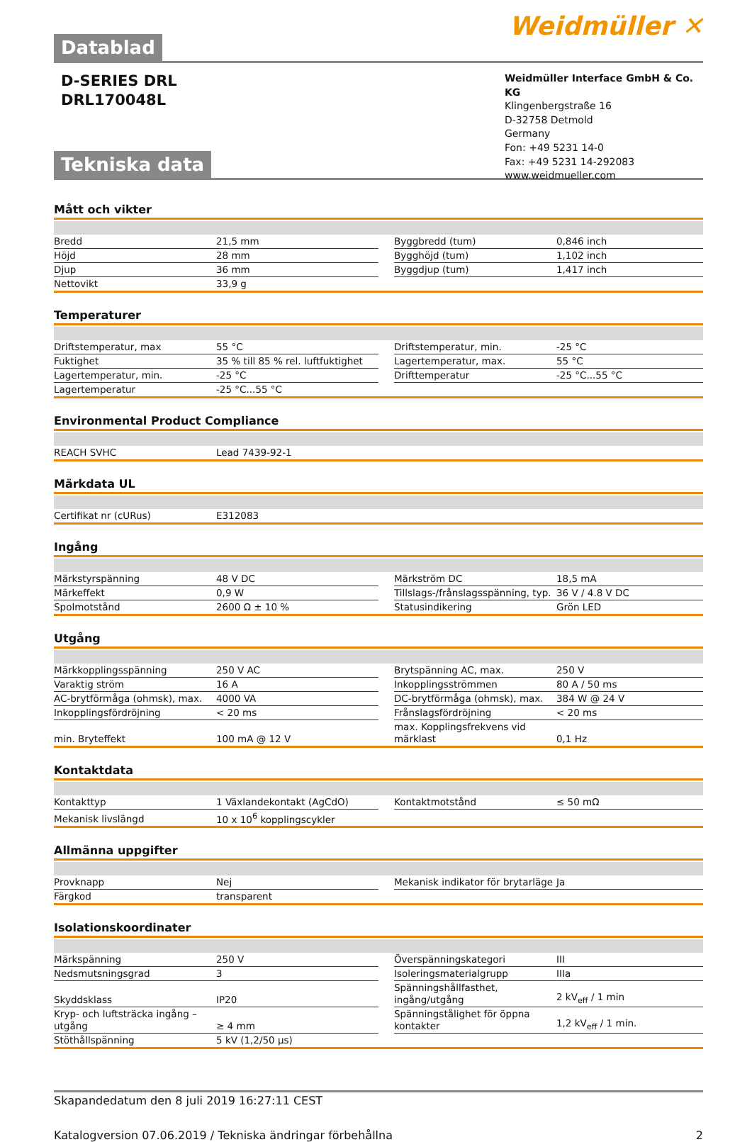Datablad
Weidmüller ✕
D-SERIES DRL
DRL170048L
Weidmüller Interface GmbH & Co. KG
Klingenbergstraße 16
D-32758 Detmold
Germany
Fon: +49 5231 14-0
Fax: +49 5231 14-292083
www.weidmueller.com
Tekniska data
Mått och vikter
| Bredd | 21,5 mm | | Byggbredd (tum) | 0,846 inch |
| Höjd | 28 mm | | Bygghöjd (tum) | 1,102 inch |
| Djup | 36 mm | | Byggdjup (tum) | 1,417 inch |
| Nettovikt | 33,9 g | | | |
Temperaturer
| Driftstemperatur, max | 55 °C | | Driftstemperatur, min. | -25 °C |
| Fuktighet | 35 % till 85 % rel. luftfuktighet | | Lagertemperatur, max. | 55 °C |
| Lagertemperatur, min. | -25 °C | | Drifttemperatur | -25 °C...55 °C |
| Lagertemperatur | -25 °C...55 °C | | | |
Environmental Product Compliance
| REACH SVHC | Lead 7439-92-1 | | | |
Märkdata UL
| Certifikat nr (cURus) | E312083 | | | |
Ingång
| Märkstyrspänning | 48 V DC | | Märkström DC | 18,5 mA |
| Märkeffekt | 0,9 W | | Tillslags-/frånslagsspänning, typ. | 36 V / 4.8 V DC |
| Spolmotstånd | 2600 Ω ± 10 % | | Statusindikering | Grön LED |
Utgång
| Märkkopplingsspänning | 250 V AC | | Brytspänning AC, max. | 250 V |
| Varaktig ström | 16 A | | Inkopplingsströmmen | 80 A / 50 ms |
| AC-brytförmåga (ohmsk), max. | 4000 VA | | DC-brytförmåga (ohmsk), max. | 384 W @ 24 V |
| Inkopplingsfördröjning | < 20 ms | | Frånslagsfördröjning | < 20 ms |
| min. Bryteffekt | 100 mA @ 12 V | | max. Kopplingsfrekvens vid märklast | 0,1 Hz |
Kontaktdata
| Kontakttyp | 1 Växlandekontakt (AgCdO) | | Kontaktmotstånd | ≤ 50 mΩ |
| Mekanisk livslängd | 10 x 10<sup>6</sup> kopplingscykler | | | |
Allmänna uppgifter
| Provknapp | Nej | | Mekanisk indikator för brytarläge | Ja |
| Färgkod | transparent | | | |
Isolationskoordinater
| Märkspänning | 250 V | | Överspänningskategori | III |
| Nedsmutsningsgrad | 3 | | Isoleringsmaterialgrupp | IIIa |
| Skyddsklass | IP20 | | Spänningshållfasthet, ingång/utgång | 2 kV<sub>eff</sub> / 1 min |
| Kryp- och luftsträcka ingång – utgång | ≥ 4 mm | | Spänningstålighet för öppna kontakter | 1,2 kV<sub>eff</sub> / 1 min. |
| Stöthållspänning | 5 kV (1,2/50 µs) | | | |
Skapandedatum den 8 juli 2019 16:27:11 CEST
Katalogversion 07.06.2019 / Tekniska ändringar förbehållna 2